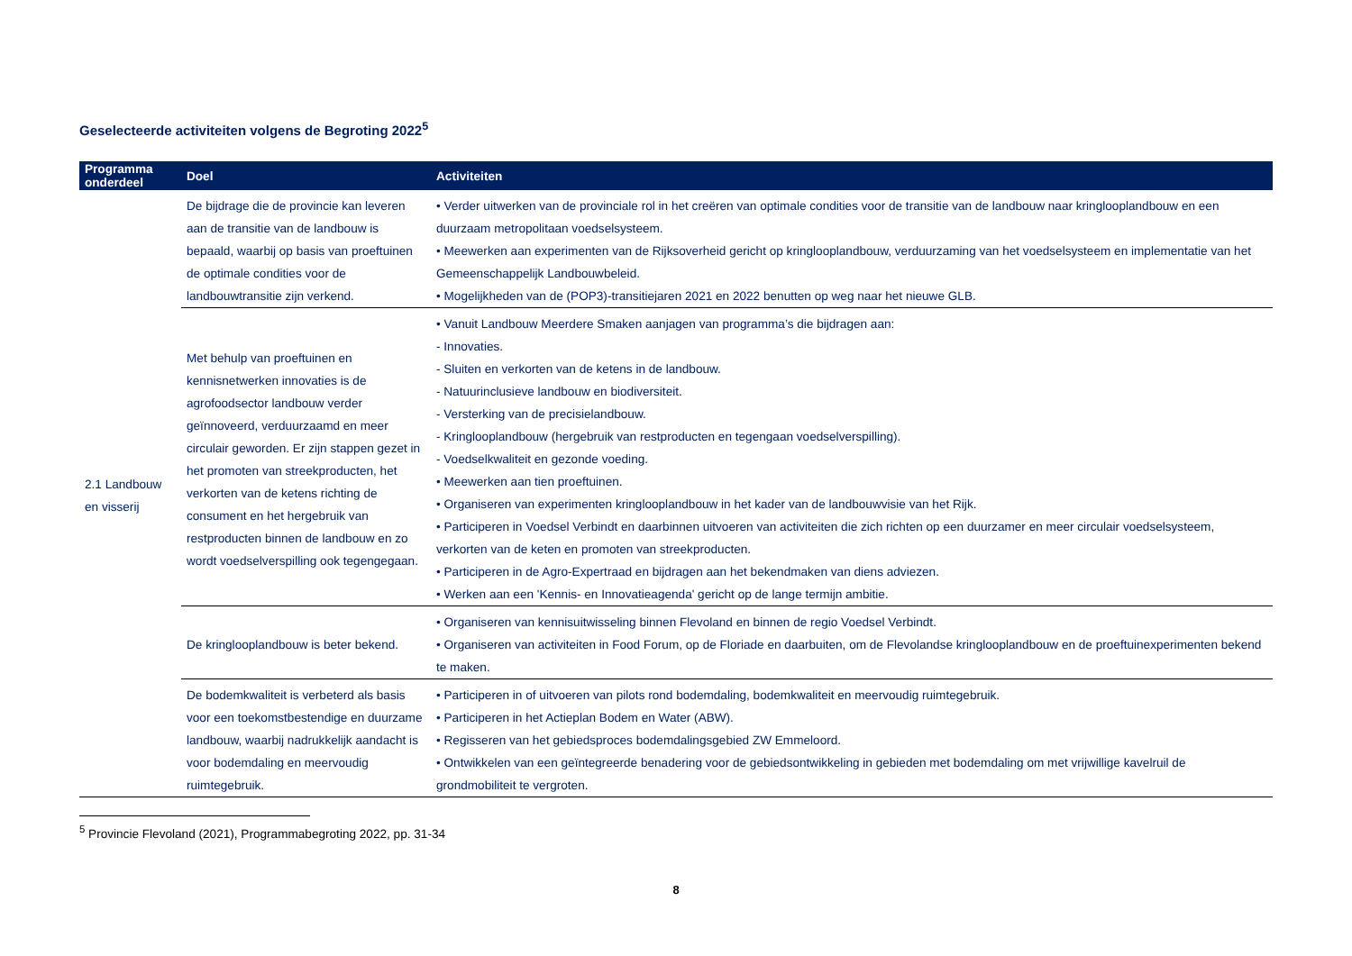Geselecteerde activiteiten volgens de Begroting 2022<sup>5</sup>
| Programma onderdeel | Doel | Activiteiten |
| --- | --- | --- |
| 2.1 Landbouw en visserij | De bijdrage die de provincie kan leveren aan de transitie van de landbouw is bepaald, waarbij op basis van proeftuinen de optimale condities voor de landbouwtransitie zijn verkend. | • Verder uitwerken van de provinciale rol in het creëren van optimale condities voor de transitie van de landbouw naar kringlooplandbouw en een duurzaam metropolitaan voedselsysteem. • Meewerken aan experimenten van de Rijksoverheid gericht op kringlooplandbouw, verduurzaming van het voedselsysteem en implementatie van het Gemeenschappelijk Landbouwbeleid. • Mogelijkheden van de (POP3)-transitiejaren 2021 en 2022 benutten op weg naar het nieuwe GLB. |
| | Met behulp van proeftuinen en kennisnetwerken innovaties is de agrofoodsector landbouw verder geïnnoveerd, verduurzaamd en meer circulair geworden. Er zijn stappen gezet in het promoten van streekproducten, het verkorten van de ketens richting de consument en het hergebruik van restproducten binnen de landbouw en zo wordt voedselverspilling ook tegengegaan. | • Vanuit Landbouw Meerdere Smaken aanjagen van programma’s die bijdragen aan: - Innovaties. - Sluiten en verkorten van de ketens in de landbouw. - Natuurinclusieve landbouw en biodiversiteit. - Versterking van de precisielandbouw. - Kringlooplandbouw (hergebruik van restproducten en tegengaan voedselverspilling). - Voedselkwaliteit en gezonde voeding. • Meewerken aan tien proeftuinen. • Organiseren van experimenten kringlooplandbouw in het kader van de landbouwvisie van het Rijk. • Participeren in Voedsel Verbindt en daarbinnen uitvoeren van activiteiten die zich richten op een duurzamer en meer circulair voedselsysteem, verkorten van de keten en promoten van streekproducten. • Participeren in de Agro-Expertraad en bijdragen aan het bekendmaken van diens adviezen. • Werken aan een 'Kennis- en Innovatieagenda' gericht op de lange termijn ambitie. |
| | De kringlooplandbouw is beter bekend. | • Organiseren van kennisuitwisseling binnen Flevoland en binnen de regio Voedsel Verbindt. • Organiseren van activiteiten in Food Forum, op de Floriade en daarbuiten, om de Flevolandse kringlooplandbouw en de proeftuinexperimenten bekend te maken. |
| | De bodemkwaliteit is verbeterd als basis voor een toekomstbestendige en duurzame landbouw, waarbij nadrukkelijk aandacht is voor bodemdaling en meervoudig ruimtegebruik. | • Participeren in of uitvoeren van pilots rond bodemdaling, bodemkwaliteit en meervoudig ruimtegebruik. • Participeren in het Actieplan Bodem en Water (ABW). • Regisseren van het gebiedsproces bodemdalingsgebied ZW Emmeloord. • Ontwikkelen van een geïntegreerde benadering voor de gebiedsontwikkeling in gebieden met bodemdaling om met vrijwillige kavelruil de grondmobiliteit te vergroten. |
<sup>5</sup> Provincie Flevoland (2021), Programmabegroting 2022, pp. 31-34
8